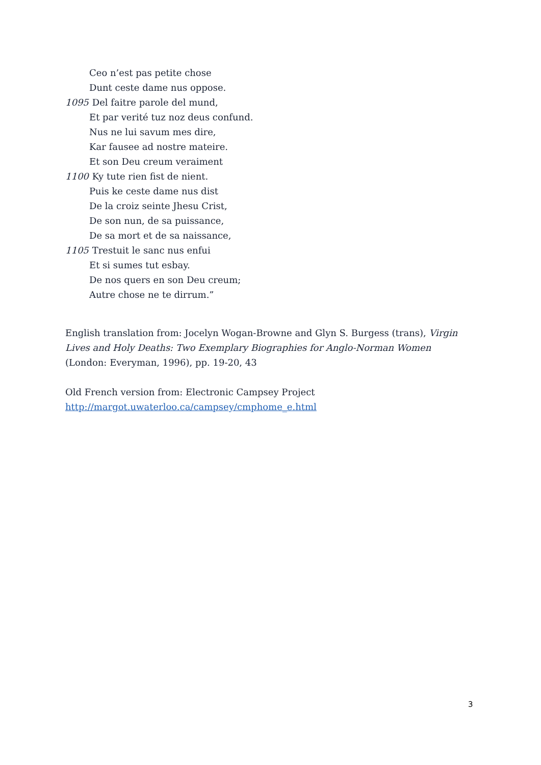Ceo n’est pas petite chose
Dunt ceste dame nus oppose.
1095 Del faitre parole del mund,
Et par verité tuz noz deus confund.
Nus ne lui savum mes dire,
Kar fausee ad nostre mateire.
Et son Deu creum veraiment
1100 Ky tute rien fist de nient.
Puis ke ceste dame nus dist
De la croiz seinte Jhesu Crist,
De son nun, de sa puissance,
De sa mort et de sa naissance,
1105 Trestuit le sanc nus enfui
Et si sumes tut esbay.
De nos quers en son Deu creum;
Autre chose ne te dirrum.”
English translation from: Jocelyn Wogan-Browne and Glyn S. Burgess (trans), Virgin Lives and Holy Deaths: Two Exemplary Biographies for Anglo-Norman Women (London: Everyman, 1996), pp. 19-20, 43
Old French version from: Electronic Campsey Project
http://margot.uwaterloo.ca/campsey/cmphome_e.html
3